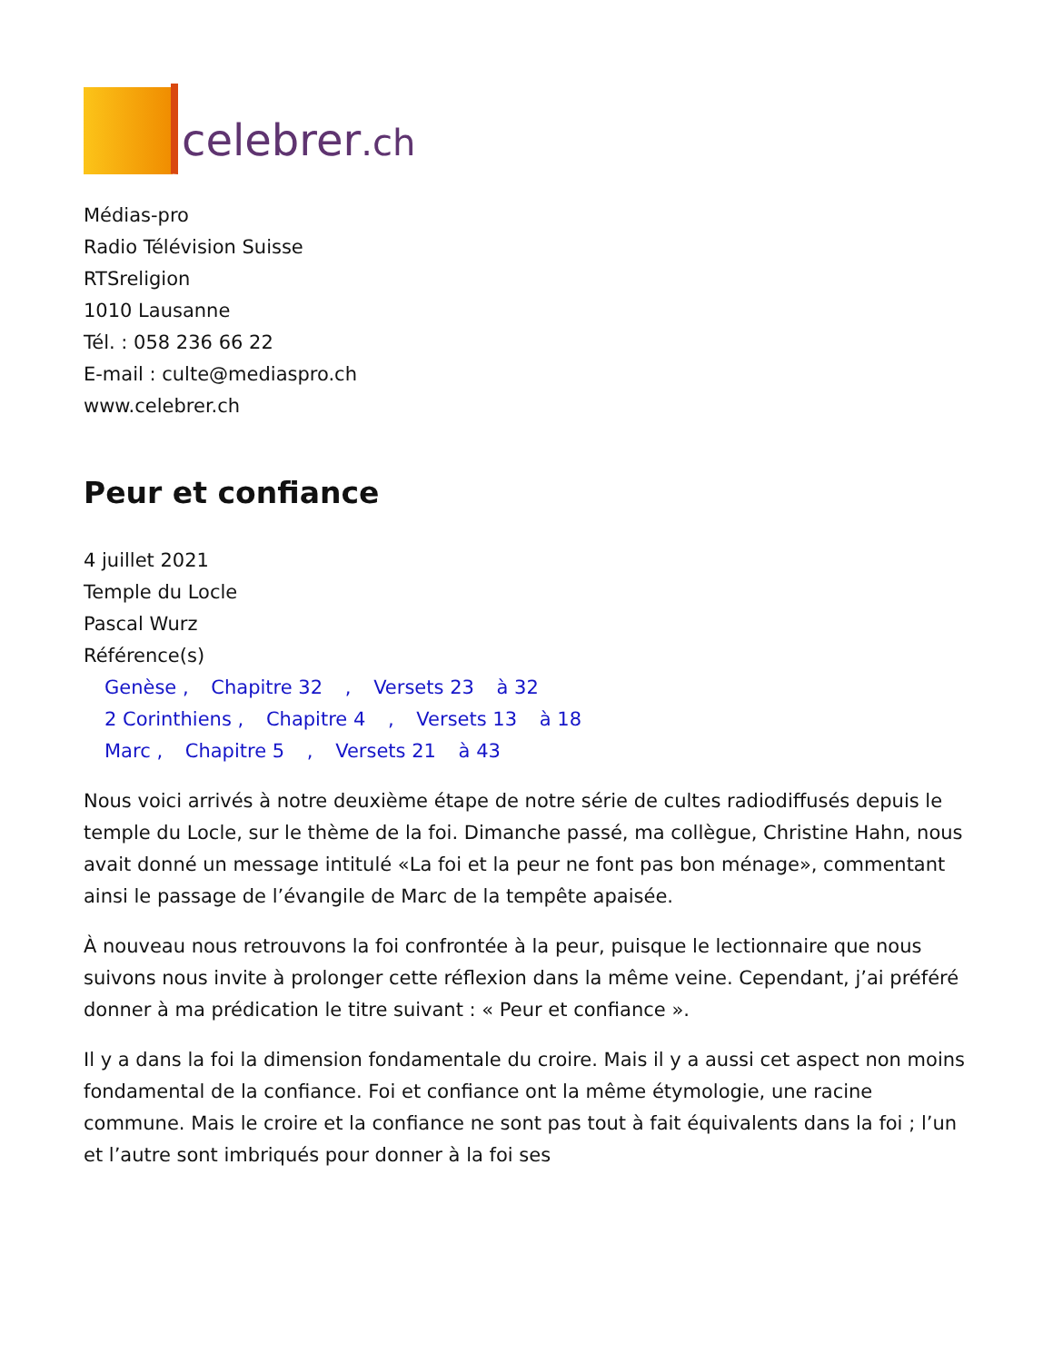celebrer.ch
Médias-pro
Radio Télévision Suisse
RTSreligion
1010 Lausanne
Tél. : 058 236 66 22
E-mail : culte@mediaspro.ch
www.celebrer.ch
Peur et confiance
4 juillet 2021
Temple du Locle
Pascal Wurz
Référence(s)
Genèse , Chapitre 32 , Versets 23 à 32
2 Corinthiens , Chapitre 4 , Versets 13 à 18
Marc , Chapitre 5 , Versets 21 à 43
Nous voici arrivés à notre deuxième étape de notre série de cultes radiodiffusés depuis le temple du Locle, sur le thème de la foi. Dimanche passé, ma collègue, Christine Hahn, nous avait donné un message intitulé «La foi et la peur ne font pas bon ménage», commentant ainsi le passage de l’évangile de Marc de la tempête apaisée.
À nouveau nous retrouvons la foi confrontée à la peur, puisque le lectionnaire que nous suivons nous invite à prolonger cette réflexion dans la même veine. Cependant, j’ai préféré donner à ma prédication le titre suivant : « Peur et confiance ».
Il y a dans la foi la dimension fondamentale du croire. Mais il y a aussi cet aspect non moins fondamental de la confiance. Foi et confiance ont la même étymologie, une racine commune. Mais le croire et la confiance ne sont pas tout à fait équivalents dans la foi ; l’un et l’autre sont imbriqués pour donner à la foi ses